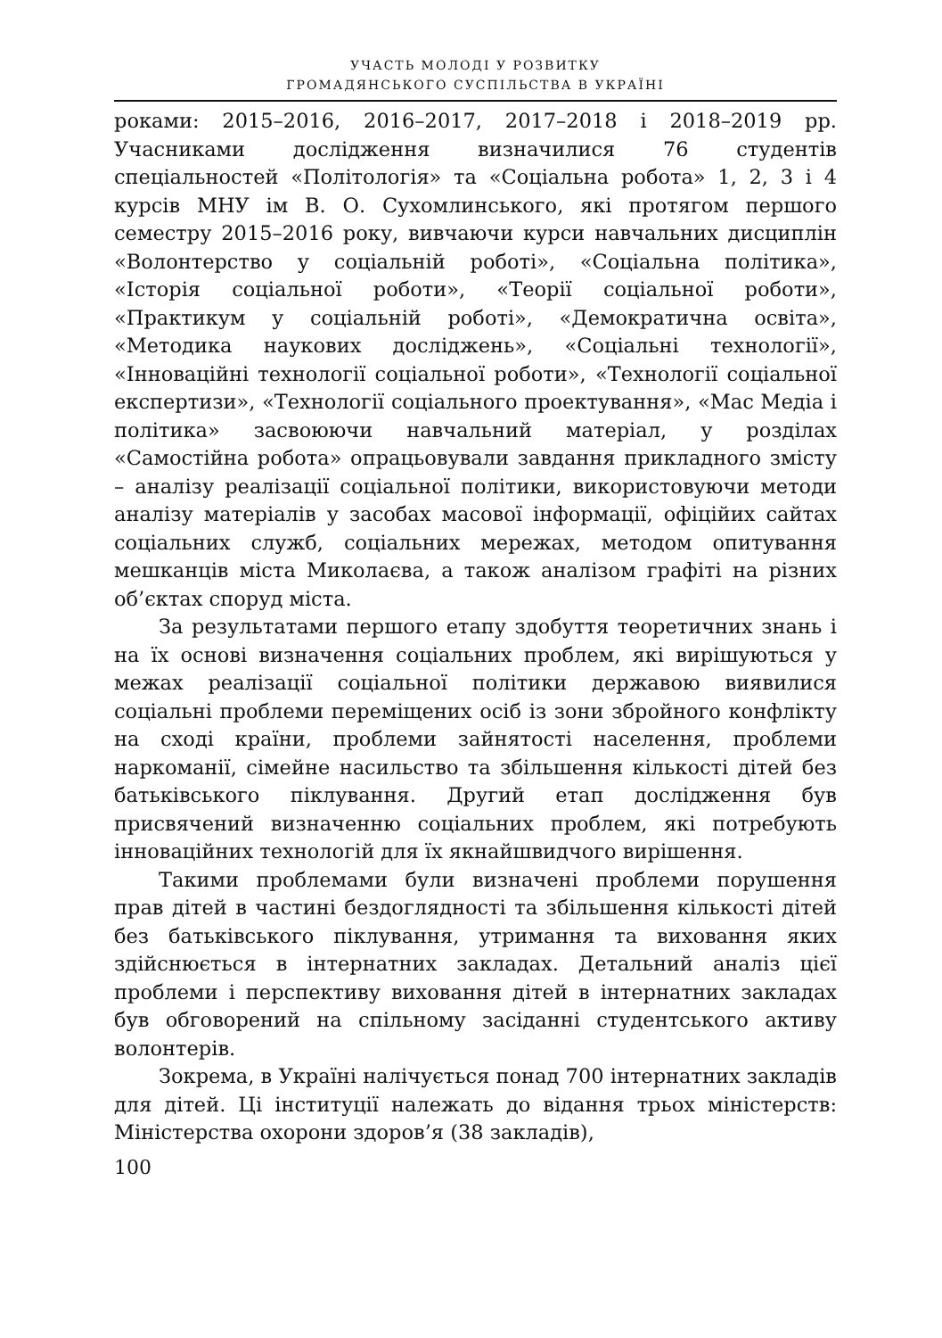УЧАСТЬ МОЛОДІ У РОЗВИТКУ
ГРОМАДЯНСЬКОГО СУСПІЛЬСТВА В УКРАЇНІ
роками: 2015–2016, 2016–2017, 2017–2018 і 2018–2019 рр. Учасниками дослідження визначилися 76 студентів спеціальностей «Політологія» та «Соціальна робота» 1, 2, 3 і 4 курсів МНУ ім В. О. Сухомлинського, які протягом першого семестру 2015–2016 року, вивчаючи курси навчальних дисциплін «Волонтерство у соціальній роботі», «Соціальна політика», «Історія соціальної роботи», «Теорії соціальної роботи», «Практикум у соціальній роботі», «Демократична освіта», «Методика наукових досліджень», «Соціальні технології», «Інноваційні технології соціальної роботи», «Технології соціальної експертизи», «Технології соціального проектування», «Мас Медіа і політика» засвоюючи навчальний матеріал, у розділах «Самостійна робота» опрацьовували завдання прикладного змісту – аналізу реалізації соціальної політики, використовуючи методи аналізу матеріалів у засобах масової інформації, офіційих сайтах соціальних служб, соціальних мережах, методом опитування мешканців міста Миколаєва, а також аналізом графіті на різних об’єктах споруд міста.
За результатами першого етапу здобуття теоретичних знань і на їх основі визначення соціальних проблем, які вирішуються у межах реалізації соціальної політики державою виявилися соціальні проблеми переміщених осіб із зони збройного конфлікту на сході країни, проблеми зайнятості населення, проблеми наркоманії, сімейне насильство та збільшення кількості дітей без батьківського піклування. Другий етап дослідження був присвячений визначенню соціальних проблем, які потребують інноваційних технологій для їх якнайшвидчого вирішення.
Такими проблемами були визначені проблеми порушення прав дітей в частині бездоглядності та збільшення кількості дітей без батьківського піклування, утримання та виховання яких здійснюється в інтернатних закладах. Детальний аналіз цієї проблеми і перспективу виховання дітей в інтернатних закладах був обговорений на спільному засіданні студентського активу волонтерів.
Зокрема, в Україні налічується понад 700 інтернатних закладів для дітей. Ці інституції належать до відання трьох міністерств: Міністерства охорони здоров’я (38 закладів),
100